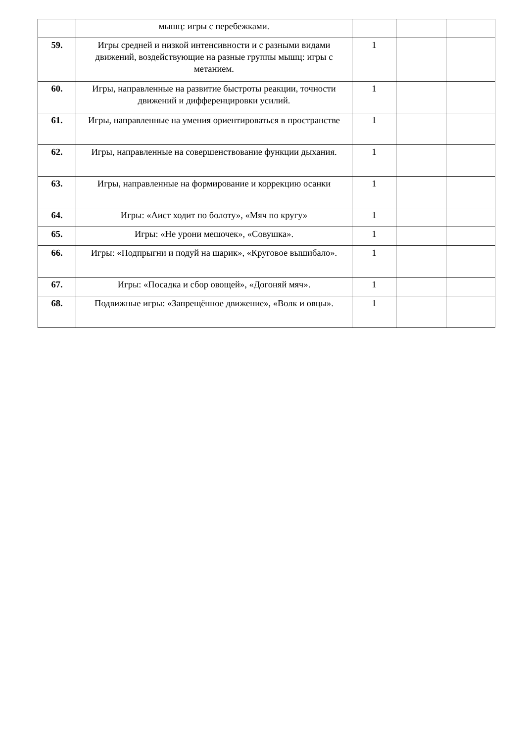| | мышц: игры с перебежками. | | | |
| 59. | Игры средней и низкой интенсивности и с разными видами движений, воздействующие на разные группы мышц: игры с метанием. | 1 | | |
| 60. | Игры, направленные на развитие быстроты реакции, точности движений и дифференцировки усилий. | 1 | | |
| 61. | Игры, направленные на умения ориентироваться в пространстве | 1 | | |
| 62. | Игры, направленные на совершенствование функции дыхания. | 1 | | |
| 63. | Игры, направленные на формирование и коррекцию осанки | 1 | | |
| 64. | Игры: «Аист ходит по болоту», «Мяч по кругу» | 1 | | |
| 65. | Игры: «Не урони мешочек», «Совушка». | 1 | | |
| 66. | Игры: «Подпрыгни и подуй на шарик», «Круговое вышибало». | 1 | | |
| 67. | Игры: «Посадка и сбор овощей», «Догоняй мяч». | 1 | | |
| 68. | Подвижные игры: «Запрещённое движение», «Волк и овцы». | 1 | | |